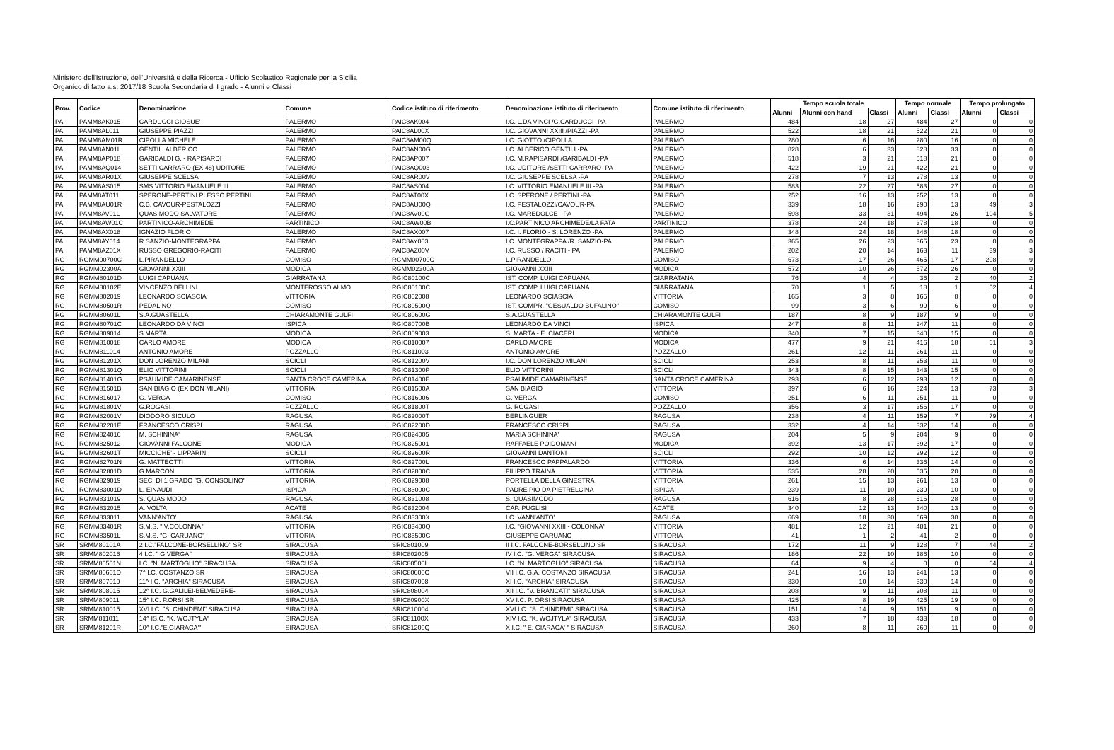Ministero dell'Istruzione, dell'Università e della Ricerca - Ufficio Scolastico Regionale per la Sicilia
Organico di fatto a.s. 2017/18 Scuola Secondaria di I grado - Alunni e Classi
| Prov. | Codice | Denominazione | Comune | Codice istituto di riferimento | Denominazione istituto di riferimento | Comune istituto di riferimento | Tempo scuola totale | | | Tempo normale | | Tempo prolungato | |
| --- | --- | --- | --- | --- | --- | --- | --- | --- | --- | --- | --- | --- | --- |
| | | | | | | | Alunni | Alunni con hand | Classi | Alunni | Classi | Alunni | Classi |
| PA | PAMM8AK015 | CARDUCCI GIOSUE' | PALERMO | PAIC8AK004 | I.C. L.DA VINCI /G.CARDUCCI -PA | PALERMO | 484 | 18 | 27 | 484 | 27 | 0 | 0 |
| PA | PAMM8AL011 | GIUSEPPE PIAZZI | PALERMO | PAIC8AL00X | I.C. GIOVANNI XXIII /PIAZZI -PA | PALERMO | 522 | 18 | 21 | 522 | 21 | 0 | 0 |
| PA | PAMM8AM01R | CIPOLLA MICHELE | PALERMO | PAIC8AM00Q | I.C. GIOTTO /CIPOLLA | PALERMO | 280 | 6 | 16 | 280 | 16 | 0 | 0 |
| PA | PAMM8AN01L | GENTILI ALBERICO | PALERMO | PAIC8AN00G | I.C. ALBERICO GENTILI -PA | PALERMO | 828 | 6 | 33 | 828 | 33 | 0 | 0 |
| PA | PAMM8AP018 | GARIBALDI G. - RAPISARDI | PALERMO | PAIC8AP007 | I.C. M.RAPISARDI /GARIBALDI -PA | PALERMO | 518 | 3 | 21 | 518 | 21 | 0 | 0 |
| PA | PAMM8AQ014 | SETTI CARRARO (EX 48)-UDITORE | PALERMO | PAIC8AQ003 | I.C. UDITORE /SETTI CARRARO -PA | PALERMO | 422 | 19 | 21 | 422 | 21 | 0 | 0 |
| PA | PAMM8AR01X | GIUSEPPE SCELSA | PALERMO | PAIC8AR00V | I.C. GIUSEPPE SCELSA -PA | PALERMO | 278 | 7 | 13 | 278 | 13 | 0 | 0 |
| PA | PAMM8AS015 | SMS VITTORIO EMANUELE III | PALERMO | PAIC8AS004 | I.C. VITTORIO EMANUELE III -PA | PALERMO | 583 | 22 | 27 | 583 | 27 | 0 | 0 |
| PA | PAMM8AT011 | SPERONE-PERTINI PLESSO PERTINI | PALERMO | PAIC8AT00X | I.C. SPERONE / PERTINI -PA | PALERMO | 252 | 16 | 13 | 252 | 13 | 0 | 0 |
| PA | PAMM8AU01R | C.B. CAVOUR-PESTALOZZI | PALERMO | PAIC8AU00Q | I.C. PESTALOZZI/CAVOUR-PA | PALERMO | 339 | 18 | 16 | 290 | 13 | 49 | 3 |
| PA | PAMM8AV01L | QUASIMODO SALVATORE | PALERMO | PAIC8AV00G | I.C. MAREDOLCE - PA | PALERMO | 598 | 33 | 31 | 494 | 26 | 104 | 5 |
| PA | PAMM8AW01C | PARTINICO-ARCHIMEDE | PARTINICO | PAIC8AW00B | I.C.PARTINICO ARCHIMEDE/LA FATA | PARTINICO | 378 | 24 | 18 | 378 | 18 | 0 | 0 |
| PA | PAMM8AX018 | IGNAZIO FLORIO | PALERMO | PAIC8AX007 | I.C. I. FLORIO - S. LORENZO -PA | PALERMO | 348 | 24 | 18 | 348 | 18 | 0 | 0 |
| PA | PAMM8AY014 | R.SANZIO-MONTEGRAPPA | PALERMO | PAIC8AY003 | I.C. MONTEGRAPPA /R. SANZIO-PA | PALERMO | 365 | 26 | 23 | 365 | 23 | 0 | 0 |
| PA | PAMM8AZ01X | RUSSO GREGORIO-RACITI | PALERMO | PAIC8AZ00V | I.C. RUSSO / RACITI - PA | PALERMO | 202 | 20 | 14 | 163 | 11 | 39 | 3 |
| RG | RGMM00700C | L.PIRANDELLO | COMISO | RGMM00700C | L.PIRANDELLO | COMISO | 673 | 17 | 26 | 465 | 17 | 208 | 9 |
| RG | RGMM02300A | GIOVANNI XXIII | MODICA | RGMM02300A | GIOVANNI XXIII | MODICA | 572 | 10 | 26 | 572 | 26 | 0 | 0 |
| RG | RGMM80101D | LUIGI CAPUANA | GIARRATANA | RGIC80100C | IST. COMP. LUIGI CAPUANA | GIARRATANA | 76 | 4 | 4 | 36 | 2 | 40 | 2 |
| RG | RGMM80102E | VINCENZO BELLINI | MONTEROSSO ALMO | RGIC80100C | IST. COMP. LUIGI CAPUANA | GIARRATANA | 70 | 1 | 5 | 18 | 1 | 52 | 4 |
| RG | RGMM802019 | LEONARDO SCIASCIA | VITTORIA | RGIC802008 | LEONARDO SCIASCIA | VITTORIA | 165 | 3 | 8 | 165 | 8 | 0 | 0 |
| RG | RGMM80501R | PEDALINO | COMISO | RGIC80500Q | IST. COMPR. "GESUALDO BUFALINO" | COMISO | 99 | 3 | 6 | 99 | 6 | 0 | 0 |
| RG | RGMM80601L | S.A.GUASTELLA | CHIARAMONTE GULFI | RGIC80600G | S.A.GUASTELLA | CHIARAMONTE GULFI | 187 | 8 | 9 | 187 | 9 | 0 | 0 |
| RG | RGMM80701C | LEONARDO DA VINCI | ISPICA | RGIC80700B | LEONARDO DA VINCI | ISPICA | 247 | 8 | 11 | 247 | 11 | 0 | 0 |
| RG | RGMM809014 | S.MARTA | MODICA | RGIC809003 | S. MARTA - E. CIACERI | MODICA | 340 | 7 | 15 | 340 | 15 | 0 | 0 |
| RG | RGMM810018 | CARLO AMORE | MODICA | RGIC810007 | CARLO AMORE | MODICA | 477 | 9 | 21 | 416 | 18 | 61 | 3 |
| RG | RGMM811014 | ANTONIO AMORE | POZZALLO | RGIC811003 | ANTONIO AMORE | POZZALLO | 261 | 12 | 11 | 261 | 11 | 0 | 0 |
| RG | RGMM81201X | DON LORENZO MILANI | SCICLI | RGIC81200V | I.C. DON LORENZO MILANI | SCICLI | 253 | 8 | 11 | 253 | 11 | 0 | 0 |
| RG | RGMM81301Q | ELIO VITTORINI | SCICLI | RGIC81300P | ELIO VITTORINI | SCICLI | 343 | 8 | 15 | 343 | 15 | 0 | 0 |
| RG | RGMM81401G | PSAUMIDE CAMARINENSE | SANTA CROCE CAMERINA | RGIC81400E | PSAUMIDE CAMARINENSE | SANTA CROCE CAMERINA | 293 | 6 | 12 | 293 | 12 | 0 | 0 |
| RG | RGMM81501B | SAN BIAGIO (EX DON MILANI) | VITTORIA | RGIC81500A | SAN BIAGIO | VITTORIA | 397 | 6 | 16 | 324 | 13 | 73 | 3 |
| RG | RGMM816017 | G. VERGA | COMISO | RGIC816006 | G. VERGA | COMISO | 251 | 6 | 11 | 251 | 11 | 0 | 0 |
| RG | RGMM81801V | G.ROGASI | POZZALLO | RGIC81800T | G. ROGASI | POZZALLO | 356 | 3 | 17 | 356 | 17 | 0 | 0 |
| RG | RGMM82001V | DIODORO SICULO | RAGUSA | RGIC82000T | BERLINGUER | RAGUSA | 238 | 4 | 11 | 159 | 7 | 79 | 4 |
| RG | RGMM82201E | FRANCESCO CRISPI | RAGUSA | RGIC82200D | FRANCESCO CRISPI | RAGUSA | 332 | 4 | 14 | 332 | 14 | 0 | 0 |
| RG | RGMM824016 | M. SCHININA' | RAGUSA | RGIC824005 | MARIA SCHININA' | RAGUSA | 204 | 5 | 9 | 204 | 9 | 0 | 0 |
| RG | RGMM825012 | GIOVANNI FALCONE | MODICA | RGIC825001 | RAFFAELE POIDOMANI | MODICA | 392 | 13 | 17 | 392 | 17 | 0 | 0 |
| RG | RGMM82601T | MICCICHE' - LIPPARINI | SCICLI | RGIC82600R | GIOVANNI DANTONI | SCICLI | 292 | 10 | 12 | 292 | 12 | 0 | 0 |
| RG | RGMM82701N | G. MATTEOTTI | VITTORIA | RGIC82700L | FRANCESCO PAPPALARDO | VITTORIA | 336 | 6 | 14 | 336 | 14 | 0 | 0 |
| RG | RGMM82801D | G.MARCONI | VITTORIA | RGIC82800C | FILIPPO TRAINA | VITTORIA | 535 | 28 | 20 | 535 | 20 | 0 | 0 |
| RG | RGMM829019 | SEC. DI 1 GRADO "G. CONSOLINO" | VITTORIA | RGIC829008 | PORTELLA DELLA GINESTRA | VITTORIA | 261 | 15 | 13 | 261 | 13 | 0 | 0 |
| RG | RGMM83001D | L. EINAUDI | ISPICA | RGIC83000C | PADRE PIO DA PIETRELCINA | ISPICA | 239 | 11 | 10 | 239 | 10 | 0 | 0 |
| RG | RGMM831019 | S. QUASIMODO | RAGUSA | RGIC831008 | S. QUASIMODO | RAGUSA | 616 | 8 | 28 | 616 | 28 | 0 | 0 |
| RG | RGMM832015 | A. VOLTA | ACATE | RGIC832004 | CAP. PUGLISI | ACATE | 340 | 12 | 13 | 340 | 13 | 0 | 0 |
| RG | RGMM833011 | VANN'ANTO' | RAGUSA | RGIC83300X | I.C. VANN'ANTO' | RAGUSA | 669 | 18 | 30 | 669 | 30 | 0 | 0 |
| RG | RGMM83401R | S.M.S. " V.COLONNA " | VITTORIA | RGIC83400Q | I.C. "GIOVANNI XXIII - COLONNA" | VITTORIA | 481 | 12 | 21 | 481 | 21 | 0 | 0 |
| RG | RGMM83501L | S.M.S. "G. CARUANO" | VITTORIA | RGIC83500G | GIUSEPPE CARUANO | VITTORIA | 41 | 1 | 2 | 41 | 2 | 0 | 0 |
| SR | SRMM80101A | 2 I.C."FALCONE-BORSELLINO" SR | SIRACUSA | SRIC801009 | II I.C. FALCONE-BORSELLINO SR | SIRACUSA | 172 | 11 | 9 | 128 | 7 | 44 | 2 |
| SR | SRMM802016 | 4 I.C. " G.VERGA " | SIRACUSA | SRIC802005 | IV I.C. "G. VERGA" SIRACUSA | SIRACUSA | 186 | 22 | 10 | 186 | 10 | 0 | 0 |
| SR | SRMM80501N | I.C. "N. MARTOGLIO" SIRACUSA | SIRACUSA | SRIC80500L | I.C. "N. MARTOGLIO" SIRACUSA | SIRACUSA | 64 | 9 | 4 | 0 | 0 | 64 | 4 |
| SR | SRMM80601D | 7^ I.C. COSTANZO SR | SIRACUSA | SRIC80600C | VII I.C. G.A. COSTANZO SIRACUSA | SIRACUSA | 241 | 16 | 13 | 241 | 13 | 0 | 0 |
| SR | SRMM807019 | 11^ I.C. "ARCHIA" SIRACUSA | SIRACUSA | SRIC807008 | XI I.C. "ARCHIA" SIRACUSA | SIRACUSA | 330 | 10 | 14 | 330 | 14 | 0 | 0 |
| SR | SRMM808015 | 12^ I.C. G.GALILEI-BELVEDERE- | SIRACUSA | SRIC808004 | XII I.C. "V. BRANCATI" SIRACUSA | SIRACUSA | 208 | 9 | 11 | 208 | 11 | 0 | 0 |
| SR | SRMM809011 | 15^ I.C. P.ORSI SR | SIRACUSA | SRIC80900X | XV I.C. P. ORSI SIRACUSA | SIRACUSA | 425 | 8 | 19 | 425 | 19 | 0 | 0 |
| SR | SRMM810015 | XVI I.C. "S. CHINDEMI" SIRACUSA | SIRACUSA | SRIC810004 | XVI I.C. "S. CHINDEMI" SIRACUSA | SIRACUSA | 151 | 14 | 9 | 151 | 9 | 0 | 0 |
| SR | SRMM811011 | 14^ IS.C. "K. WOJTYLA" | SIRACUSA | SRIC81100X | XIV I.C. "K. WOJTYLA" SIRACUSA | SIRACUSA | 433 | 7 | 18 | 433 | 18 | 0 | 0 |
| SR | SRMM81201R | 10^ I.C."E.GIARACA'" | SIRACUSA | SRIC81200Q | X I.C. " E. GIARACA' " SIRACUSA | SIRACUSA | 260 | 8 | 11 | 260 | 11 | 0 | 0 |